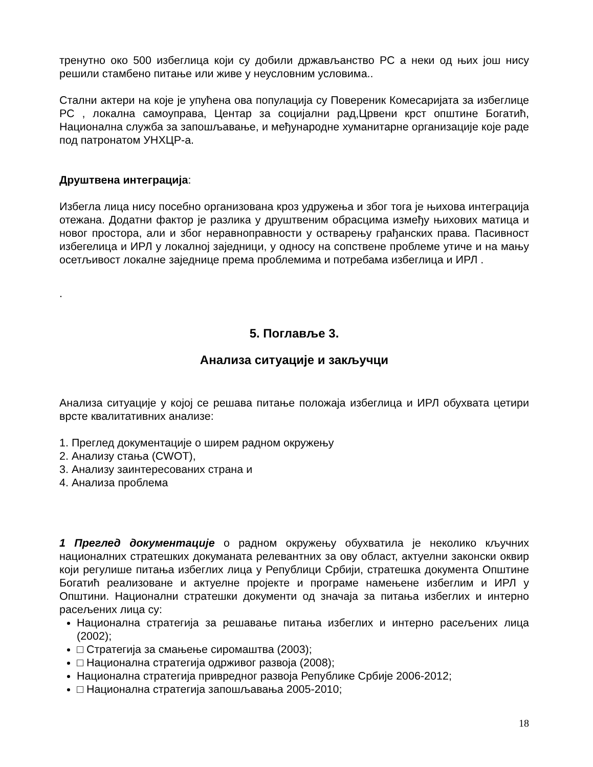тренутно око 500 избеглица који су добили држављанство РС а неки од њих још нису решили стамбено питање или живе у неусловним условима..
Стални актери на које је упућена ова популација су Повереник Комесаријата за избеглице РС , локална самоуправа, Центар за социјални рад,Црвени крст општине Богатић, Национална служба за запошљавање, и међународне хуманитарне организације које раде под патронатом УНХЦР-а.
Друштвена интеграција:
Избегла лица нису посебно организована кроз удружења и због тога је њихова интеграција отежана. Додатни фактор је разлика у друштвеним обрасцима између њихових матица и новог простора, али и због неравноправности у остварењу грађанских права. Пасивност избегелица и ИРЛ у локалној заједници, у односу на сопствене проблеме утиче и на мању осетљивост локалне заједнице према проблемима и потребама избеглица и ИРЛ .
.
5. Поглавље 3.
Анализа ситуације и закључци
Анализа ситуације у којој се решава питање положаја избеглица и ИРЛ обухвата цетири врсте квалитативних анализе:
1. Преглед документације о ширем радном окружењу
2. Анализу стања (CWOT),
3. Анализу заинтересованих страна и
4. Анализа проблема
1 Преглед документације о радном окружењу обухватила је неколико кључних националних стратешких докуманата релевантних за ову област, актуелни законски оквир који регулише питања избеглих лица у Републици Србији, стратешка документа Општине Богатић реализоване и актуелне пројекте и програме намењене избеглим и ИРЛ у Општини. Национални стратешки документи од значаја за питања избеглих и интерно расељених лица су:
Национална стратегија за решавање питања избеглих и интерно расељених лица (2002);
□ Стратегија за смањење сиромаштва (2003);
□ Национална стратегија одрживог развоја (2008);
Национална стратегија привредног развоја Републике Србије 2006-2012;
□ Национална стратегија запошљавања 2005-2010;
18